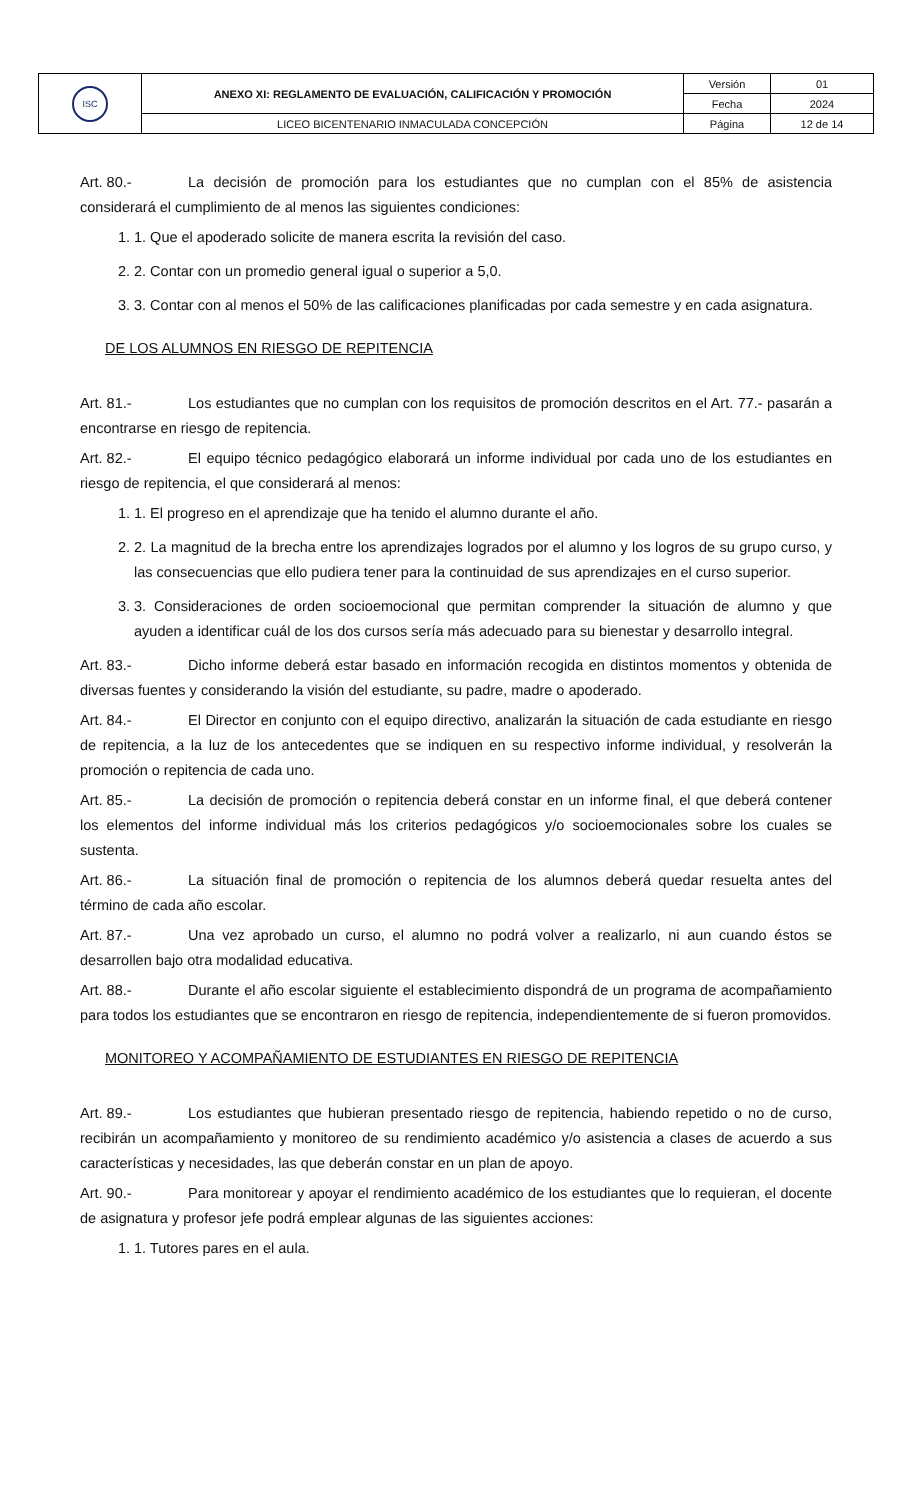| ISC | ANEXO XI: REGLAMENTO DE EVALUACIÓN, CALIFICACIÓN Y PROMOCIÓN | Versión | 01 |
| | | Fecha | 2024 |
| | LICEO BICENTENARIO INMACULADA CONCEPCIÓN | Página | 12 de 14 |
Art. 80.- La decisión de promoción para los estudiantes que no cumplan con el 85% de asistencia considerará el cumplimiento de al menos las siguientes condiciones:
1. 1. Que el apoderado solicite de manera escrita la revisión del caso.
2. 2. Contar con un promedio general igual o superior a 5,0.
3. 3. Contar con al menos el 50% de las calificaciones planificadas por cada semestre y en cada asignatura.
DE LOS ALUMNOS EN RIESGO DE REPITENCIA
Art. 81.- Los estudiantes que no cumplan con los requisitos de promoción descritos en el Art. 77.- pasarán a encontrarse en riesgo de repitencia.
Art. 82.- El equipo técnico pedagógico elaborará un informe individual por cada uno de los estudiantes en riesgo de repitencia, el que considerará al menos:
1. 1. El progreso en el aprendizaje que ha tenido el alumno durante el año.
2. 2. La magnitud de la brecha entre los aprendizajes logrados por el alumno y los logros de su grupo curso, y las consecuencias que ello pudiera tener para la continuidad de sus aprendizajes en el curso superior.
3. 3. Consideraciones de orden socioemocional que permitan comprender la situación de alumno y que ayuden a identificar cuál de los dos cursos sería más adecuado para su bienestar y desarrollo integral.
Art. 83.- Dicho informe deberá estar basado en información recogida en distintos momentos y obtenida de diversas fuentes y considerando la visión del estudiante, su padre, madre o apoderado.
Art. 84.- El Director en conjunto con el equipo directivo, analizarán la situación de cada estudiante en riesgo de repitencia, a la luz de los antecedentes que se indiquen en su respectivo informe individual, y resolverán la promoción o repitencia de cada uno.
Art. 85.- La decisión de promoción o repitencia deberá constar en un informe final, el que deberá contener los elementos del informe individual más los criterios pedagógicos y/o socioemocionales sobre los cuales se sustenta.
Art. 86.- La situación final de promoción o repitencia de los alumnos deberá quedar resuelta antes del término de cada año escolar.
Art. 87.- Una vez aprobado un curso, el alumno no podrá volver a realizarlo, ni aun cuando éstos se desarrollen bajo otra modalidad educativa.
Art. 88.- Durante el año escolar siguiente el establecimiento dispondrá de un programa de acompañamiento para todos los estudiantes que se encontraron en riesgo de repitencia, independientemente de si fueron promovidos.
MONITOREO Y ACOMPAÑAMIENTO DE ESTUDIANTES EN RIESGO DE REPITENCIA
Art. 89.- Los estudiantes que hubieran presentado riesgo de repitencia, habiendo repetido o no de curso, recibirán un acompañamiento y monitoreo de su rendimiento académico y/o asistencia a clases de acuerdo a sus características y necesidades, las que deberán constar en un plan de apoyo.
Art. 90.- Para monitorear y apoyar el rendimiento académico de los estudiantes que lo requieran, el docente de asignatura y profesor jefe podrá emplear algunas de las siguientes acciones:
1. 1. Tutores pares en el aula.